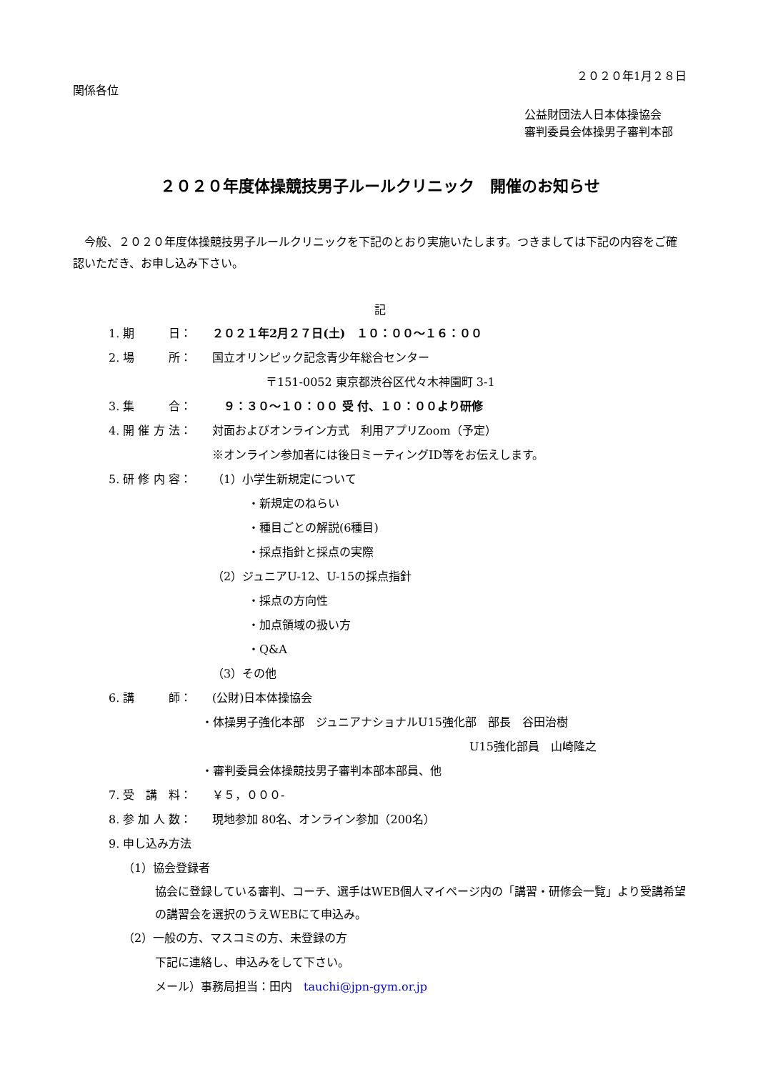２０２０年1月２８日
関係各位
公益財団法人日本体操協会
審判委員会体操男子審判本部
２０２０年度体操競技男子ルールクリニック　開催のお知らせ
今般、２０２０年度体操競技男子ルールクリニックを下記のとおり実施いたします。つきましては下記の内容をご確認いただき、お申し込み下さい。
記
1. 期　　　日： ２０２１年2月２７日(土)　１０：００～１６：００
2. 場　　　所： 国立オリンピック記念青少年総合センター
〒151-0052 東京都渋谷区代々木神園町 3-1
3. 集　　　合：　９：３０～１０：００ 受 付、１０：００より研修
4. 開 催 方 法： 対面およびオンライン方式　利用アプリZoom（予定）
※オンライン参加者には後日ミーティングID等をお伝えします。
5. 研 修 内 容： （1）小学生新規定について
・新規定のねらい
・種目ごとの解説(6種目)
・採点指針と採点の実際
（2）ジュニアU-12、U-15の採点指針
・採点の方向性
・加点領域の扱い方
・Q&A
（3）その他
6. 講　　　師： (公財)日本体操協会
・体操男子強化本部　ジュニアナショナルU15強化部　部長　谷田治樹
U15強化部員　山崎隆之
・審判委員会体操競技男子審判本部本部員、他
7. 受　講　料： ￥５，０００-
8. 参 加 人 数： 現地参加 80名、オンライン参加（200名）
9. 申し込み方法
（1）協会登録者
協会に登録している審判、コーチ、選手はWEB個人マイページ内の「講習・研修会一覧」より受講希望の講習会を選択のうえWEBにて申込み。
（2）一般の方、マスコミの方、未登録の方
下記に連絡し、申込みをして下さい。
メール）事務局担当：田内　tauchi@jpn-gym.or.jp